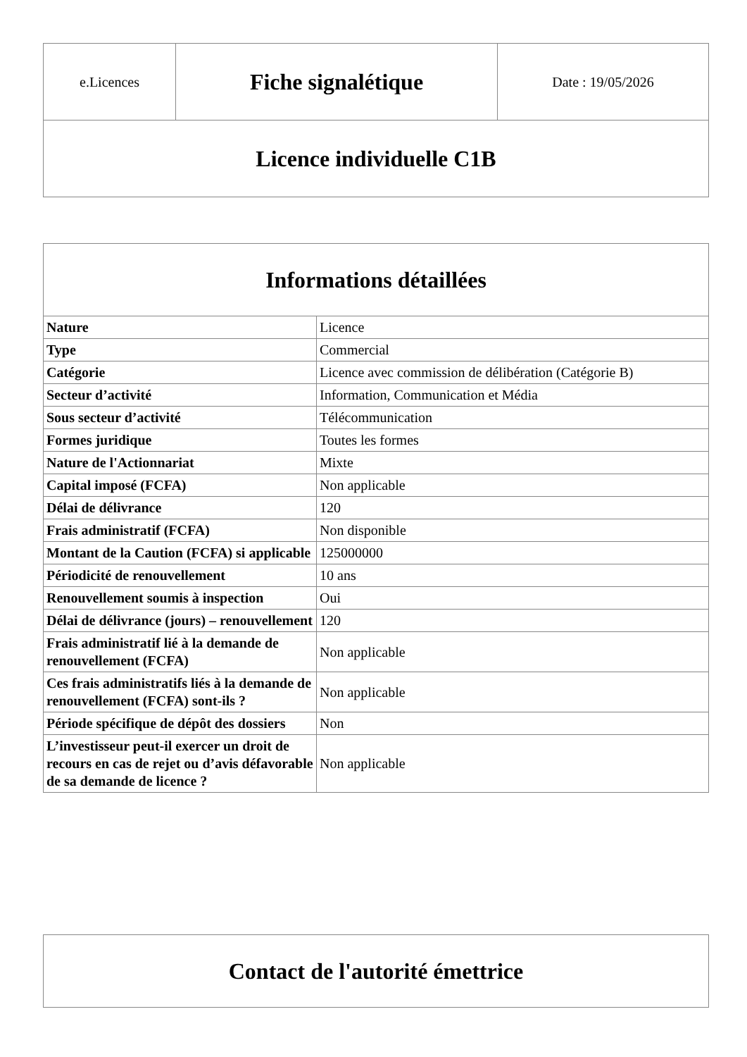| e.Licences | Fiche signalétique | Date : 19/05/2026 |
| Licence individuelle C1B | | |
| Informations détaillées | |
| --- | --- |
| Nature | Licence |
| Type | Commercial |
| Catégorie | Licence avec commission de délibération (Catégorie B) |
| Secteur d’activité | Information, Communication et Média |
| Sous secteur d’activité | Télécommunication |
| Formes juridique | Toutes les formes |
| Nature de l'Actionnariat | Mixte |
| Capital imposé (FCFA) | Non applicable |
| Délai de délivrance | 120 |
| Frais administratif (FCFA) | Non disponible |
| Montant de la Caution (FCFA) si applicable | 125000000 |
| Périodicité de renouvellement | 10 ans |
| Renouvellement soumis à inspection | Oui |
| Délai de délivrance (jours) – renouvellement | 120 |
| Frais administratif lié à la demande de renouvellement (FCFA) | Non applicable |
| Ces frais administratifs liés à la demande de renouvellement (FCFA) sont-ils ? | Non applicable |
| Période spécifique de dépôt des dossiers | Non |
| L’investisseur peut-il exercer un droit de recours en cas de rejet ou d’avis défavorable de sa demande de licence ? | Non applicable |
| Contact de l'autorité émettrice |
| --- |